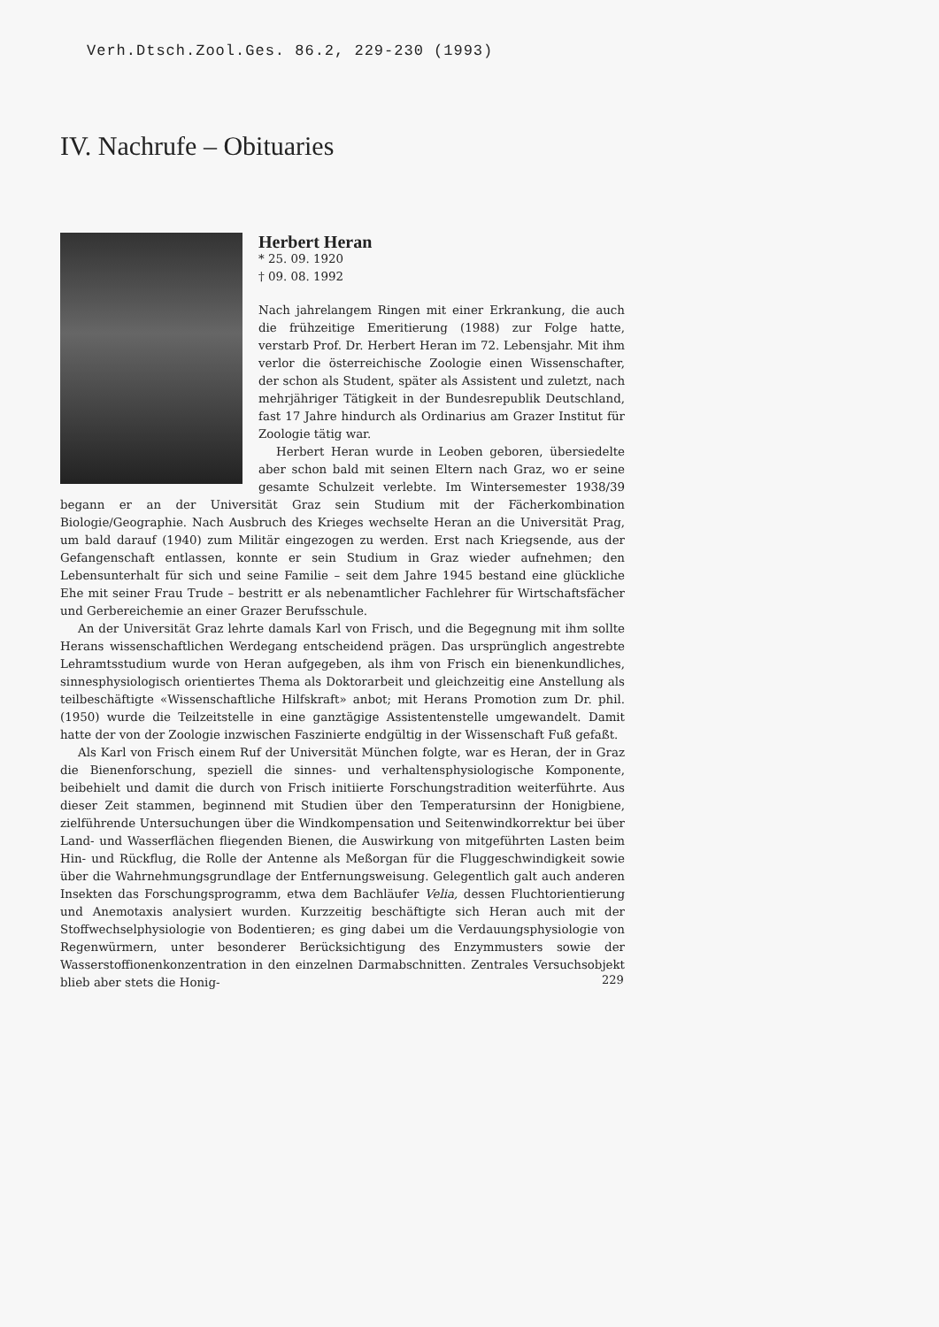Verh.Dtsch.Zool.Ges. 86.2, 229-230 (1993)
IV. Nachrufe – Obituaries
Herbert Heran
* 25. 09. 1920
† 09. 08. 1992
Nach jahrelangem Ringen mit einer Erkrankung, die auch die frühzeitige Emeritierung (1988) zur Folge hatte, verstarb Prof. Dr. Herbert Heran im 72. Lebensjahr. Mit ihm verlor die österreichische Zoologie einen Wissenschafter, der schon als Student, später als Assistent und zuletzt, nach mehrjähriger Tätigkeit in der Bundesrepublik Deutschland, fast 17 Jahre hindurch als Ordinarius am Grazer Institut für Zoologie tätig war.
Herbert Heran wurde in Leoben geboren, übersiedelte aber schon bald mit seinen Eltern nach Graz, wo er seine gesamte Schulzeit verlebte. Im Wintersemester 1938/39 begann er an der Universität Graz sein Studium mit der Fächerkombination Biologie/Geographie. Nach Ausbruch des Krieges wechselte Heran an die Universität Prag, um bald darauf (1940) zum Militär eingezogen zu werden. Erst nach Kriegsende, aus der Gefangenschaft entlassen, konnte er sein Studium in Graz wieder aufnehmen; den Lebensunterhalt für sich und seine Familie – seit dem Jahre 1945 bestand eine glückliche Ehe mit seiner Frau Trude – bestritt er als nebenamtlicher Fachlehrer für Wirtschaftsfächer und Gerbereichemie an einer Grazer Berufsschule.
An der Universität Graz lehrte damals Karl von Frisch, und die Begegnung mit ihm sollte Herans wissenschaftlichen Werdegang entscheidend prägen. Das ursprünglich angestrebte Lehramtsstudium wurde von Heran aufgegeben, als ihm von Frisch ein bienenkundliches, sinnesphysiologisch orientiertes Thema als Doktorarbeit und gleichzeitig eine Anstellung als teilbeschäftigte «Wissenschaftliche Hilfskraft» anbot; mit Herans Promotion zum Dr. phil. (1950) wurde die Teilzeitstelle in eine ganztägige Assistentenstelle umgewandelt. Damit hatte der von der Zoologie inzwischen Faszinierte endgültig in der Wissenschaft Fuß gefaßt.
Als Karl von Frisch einem Ruf der Universität München folgte, war es Heran, der in Graz die Bienenforschung, speziell die sinnes- und verhaltensphysiologische Komponente, beibehielt und damit die durch von Frisch initiierte Forschungstradition weiterführte. Aus dieser Zeit stammen, beginnend mit Studien über den Temperatursinn der Honigbiene, zielführende Untersuchungen über die Windkompensation und Seitenwindkorrektur bei über Land- und Wasserflächen fliegenden Bienen, die Auswirkung von mitgeführten Lasten beim Hin- und Rückflug, die Rolle der Antenne als Meßorgan für die Fluggeschwindigkeit sowie über die Wahrnehmungsgrundlage der Entfernungsweisung. Gelegentlich galt auch anderen Insekten das Forschungsprogramm, etwa dem Bachläufer Velia, dessen Fluchtorientierung und Anemotaxis analysiert wurden. Kurzzeitig beschäftigte sich Heran auch mit der Stoffwechselphysiologie von Bodentieren; es ging dabei um die Verdauungsphysiologie von Regenwürmern, unter besonderer Berücksichtigung des Enzymmusters sowie der Wasserstoffionenkonzentration in den einzelnen Darmabschnitten. Zentrales Versuchsobjekt blieb aber stets die Honig-
229